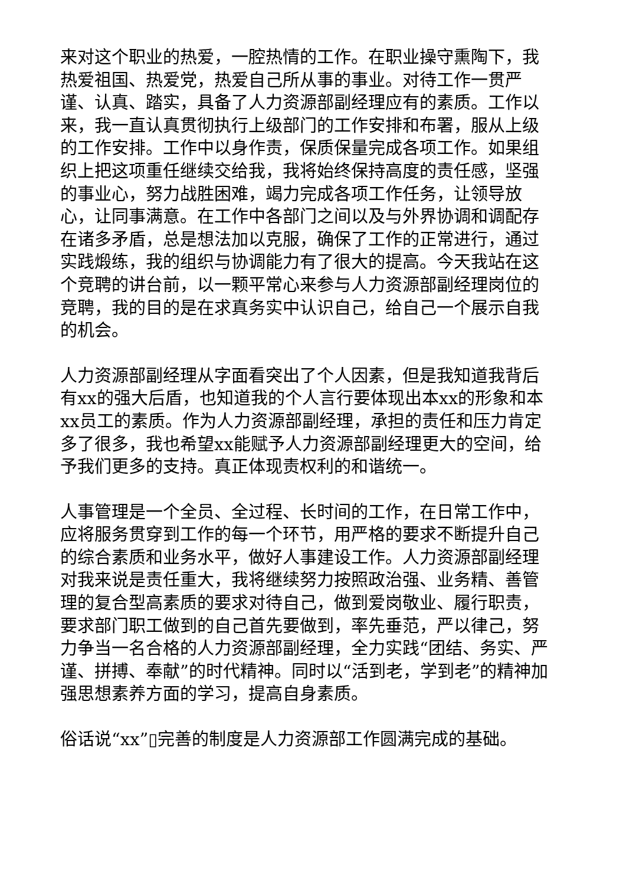来对这个职业的热爱，一腔热情的工作。在职业操守熏陶下，我热爱祖国、热爱党，热爱自己所从事的事业。对待工作一贯严谨、认真、踏实，具备了人力资源部副经理应有的素质。工作以来，我一直认真贯彻执行上级部门的工作安排和布署，服从上级的工作安排。工作中以身作责，保质保量完成各项工作。如果组织上把这项重任继续交给我，我将始终保持高度的责任感，坚强的事业心，努力战胜困难，竭力完成各项工作任务，让领导放心，让同事满意。在工作中各部门之间以及与外界协调和调配存在诸多矛盾，总是想法加以克服，确保了工作的正常进行，通过实践煅练，我的组织与协调能力有了很大的提高。今天我站在这个竞聘的讲台前，以一颗平常心来参与人力资源部副经理岗位的竞聘，我的目的是在求真务实中认识自己，给自己一个展示自我的机会。
人力资源部副经理从字面看突出了个人因素，但是我知道我背后有xx的强大后盾，也知道我的个人言行要体现出本xx的形象和本xx员工的素质。作为人力资源部副经理，承担的责任和压力肯定多了很多，我也希望xx能赋予人力资源部副经理更大的空间，给予我们更多的支持。真正体现责权利的和谐统一。
人事管理是一个全员、全过程、长时间的工作，在日常工作中，应将服务贯穿到工作的每一个环节，用严格的要求不断提升自己的综合素质和业务水平，做好人事建设工作。人力资源部副经理对我来说是责任重大，我将继续努力按照政治强、业务精、善管理的复合型高素质的要求对待自己，做到爱岗敬业、履行职责，要求部门职工做到的自己首先要做到，率先垂范，严以律己，努力争当一名合格的人力资源部副经理，全力实践“团结、务实、严谨、拼搏、奉献”的时代精神。同时以“活到老，学到老”的精神加强思想素养方面的学习，提高自身素质。
俗话说“xx”▯完善的制度是人力资源部工作圆满完成的基础。